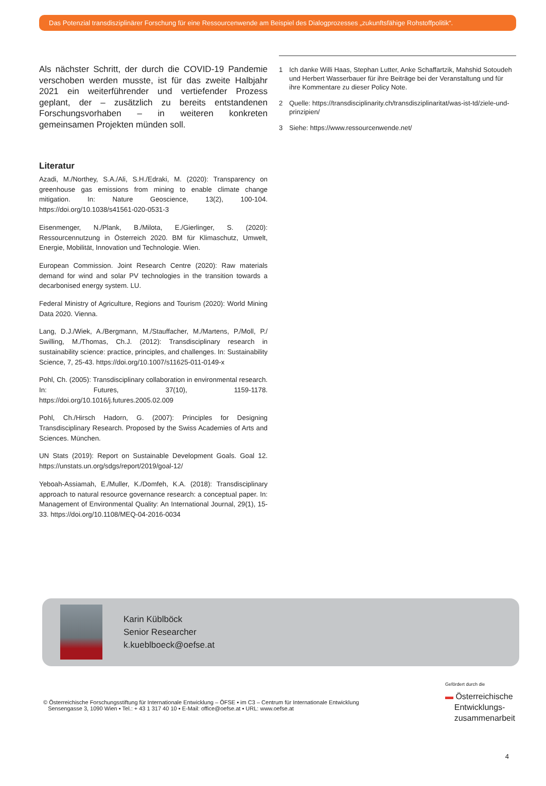Das Potenzial transdisziplinärer Forschung für eine Ressourcenwende am Beispiel des Dialogprozesses „zukunftsfähige Rohstoffpolitik“.
Als nächster Schritt, der durch die COVID-19 Pandemie verschoben werden musste, ist für das zweite Halbjahr 2021 ein weiterführender und vertiefender Prozess geplant, der – zusätzlich zu bereits entstandenen Forschungsvorhaben – in weiteren konkreten gemeinsamen Projekten münden soll.
Literatur
Azadi, M./Northey, S.A./Ali, S.H./Edraki, M. (2020): Transparency on greenhouse gas emissions from mining to enable climate change mitigation. In: Nature Geoscience, 13(2), 100-104. https://doi.org/10.1038/s41561-020-0531-3
Eisenmenger, N./Plank, B./Milota, E./Gierlinger, S. (2020): Ressourcennutzung in Österreich 2020. BM für Klimaschutz, Umwelt, Energie, Mobilität, Innovation und Technologie. Wien.
European Commission. Joint Research Centre (2020): Raw materials demand for wind and solar PV technologies in the transition towards a decarbonised energy system. LU.
Federal Ministry of Agriculture, Regions and Tourism (2020): World Mining Data 2020. Vienna.
Lang, D.J./Wiek, A./Bergmann, M./Stauffacher, M./Martens, P./Moll, P./ Swilling, M./Thomas, Ch.J. (2012): Transdisciplinary research in sustainability science: practice, principles, and challenges. In: Sustainability Science, 7, 25-43. https://doi.org/10.1007/s11625-011-0149-x
Pohl, Ch. (2005): Transdisciplinary collaboration in environmental research. In: Futures, 37(10), 1159-1178. https://doi.org/10.1016/j.futures.2005.02.009
Pohl, Ch./Hirsch Hadorn, G. (2007): Principles for Designing Transdisciplinary Research. Proposed by the Swiss Academies of Arts and Sciences. München.
UN Stats (2019): Report on Sustainable Development Goals. Goal 12. https://unstats.un.org/sdgs/report/2019/goal-12/
Yeboah-Assiamah, E./Muller, K./Domfeh, K.A. (2018): Transdisciplinary approach to natural resource governance research: a conceptual paper. In: Management of Environmental Quality: An International Journal, 29(1), 15-33. https://doi.org/10.1108/MEQ-04-2016-0034
1 Ich danke Willi Haas, Stephan Lutter, Anke Schaffartzik, Mahshid Sotoudeh und Herbert Wasserbauer für ihre Beiträge bei der Veranstaltung und für ihre Kommentare zu dieser Policy Note.
2 Quelle: https://transdisciplinarity.ch/transdisziplinaritat/was-ist-td/ziele-und-prinzipien/
3 Siehe: https://www.ressourcenwende.net/
Karin Küblböck
Senior Researcher
k.kueblboeck@oefse.at
© Österreichische Forschungsstiftung für Internationale Entwicklung – ÖFSE ▪ im C3 – Centrum für Internationale Entwicklung
Sensengasse 3, 1090 Wien ▪ Tel.: + 43 1 317 40 10 ▪ E-Mail: office@oefse.at ▪ URL: www.oefse.at
Gefördert durch die
▬ Österreichische
Entwicklungs-
zusammenarbeit
4